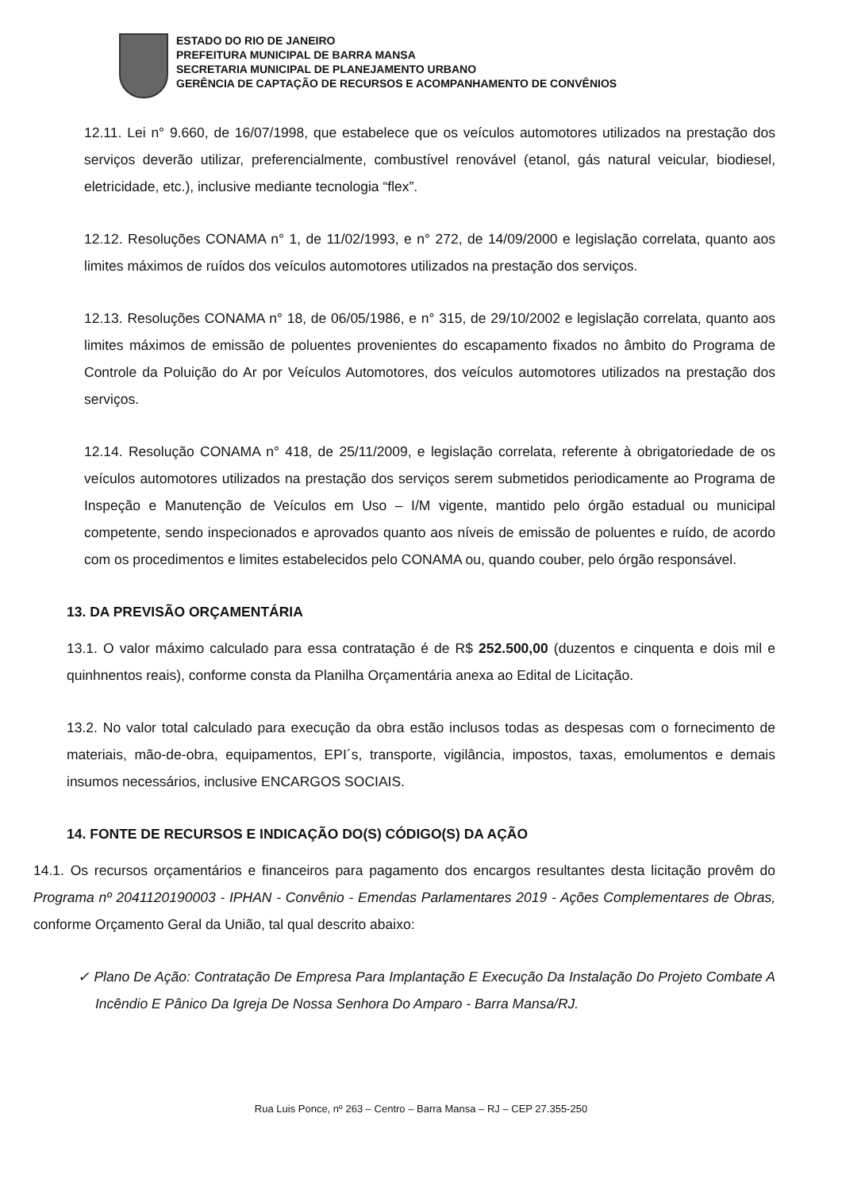ESTADO DO RIO DE JANEIRO
PREFEITURA MUNICIPAL DE BARRA MANSA
SECRETARIA MUNICIPAL DE PLANEJAMENTO URBANO
GERÊNCIA DE CAPTAÇÃO DE RECURSOS E ACOMPANHAMENTO DE CONVÊNIOS
12.11. Lei n° 9.660, de 16/07/1998, que estabelece que os veículos automotores utilizados na prestação dos serviços deverão utilizar, preferencialmente, combustível renovável (etanol, gás natural veicular, biodiesel, eletricidade, etc.), inclusive mediante tecnologia “flex”.
12.12. Resoluções CONAMA n° 1, de 11/02/1993, e n° 272, de 14/09/2000 e legislação correlata, quanto aos limites máximos de ruídos dos veículos automotores utilizados na prestação dos serviços.
12.13. Resoluções CONAMA n° 18, de 06/05/1986, e n° 315, de 29/10/2002 e legislação correlata, quanto aos limites máximos de emissão de poluentes provenientes do escapamento fixados no âmbito do Programa de Controle da Poluição do Ar por Veículos Automotores, dos veículos automotores utilizados na prestação dos serviços.
12.14. Resolução CONAMA n° 418, de 25/11/2009, e legislação correlata, referente à obrigatoriedade de os veículos automotores utilizados na prestação dos serviços serem submetidos periodicamente ao Programa de Inspeção e Manutenção de Veículos em Uso – I/M vigente, mantido pelo órgão estadual ou municipal competente, sendo inspecionados e aprovados quanto aos níveis de emissão de poluentes e ruído, de acordo com os procedimentos e limites estabelecidos pelo CONAMA ou, quando couber, pelo órgão responsável.
13. DA PREVISÃO ORÇAMENTÁRIA
13.1. O valor máximo calculado para essa contratação é de R$ 252.500,00 (duzentos e cinquenta e dois mil e quinhnentos reais), conforme consta da Planilha Orçamentária anexa ao Edital de Licitação.
13.2. No valor total calculado para execução da obra estão inclusos todas as despesas com o fornecimento de materiais, mão-de-obra, equipamentos, EPI´s, transporte, vigilância, impostos, taxas, emolumentos e demais insumos necessários, inclusive ENCARGOS SOCIAIS.
14. FONTE DE RECURSOS E INDICAÇÃO DO(S) CÓDIGO(S) DA AÇÃO
14.1. Os recursos orçamentários e financeiros para pagamento dos encargos resultantes desta licitação provêm do Programa nº 2041120190003 - IPHAN - Convênio - Emendas Parlamentares 2019 - Ações Complementares de Obras, conforme Orçamento Geral da União, tal qual descrito abaixo:
✓ Plano De Ação: Contratação De Empresa Para Implantação E Execução Da Instalação Do Projeto Combate A Incêndio E Pânico Da Igreja De Nossa Senhora Do Amparo - Barra Mansa/RJ.
Rua Luis Ponce, nº 263 – Centro – Barra Mansa – RJ – CEP 27.355-250